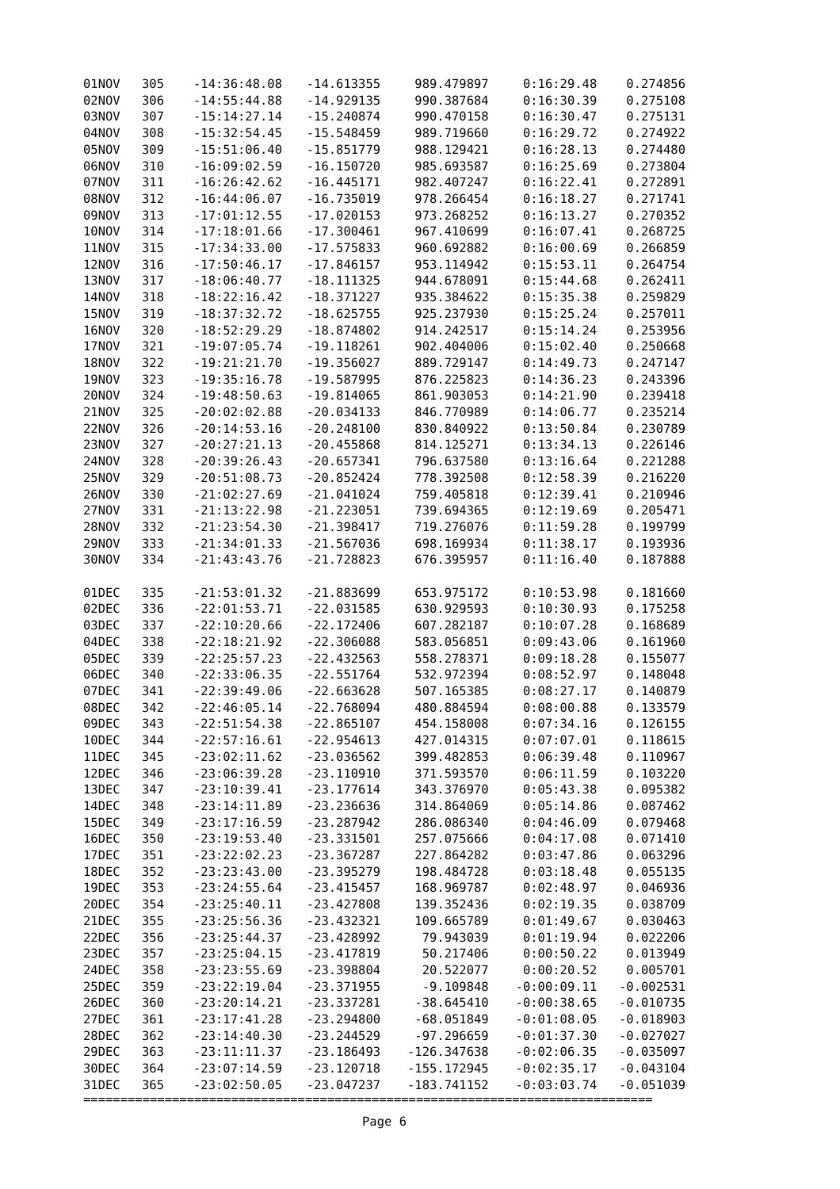| 01NOV | 305 | -14:36:48.08 | -14.613355 | 989.479897 | 0:16:29.48 | 0.274856 |
| 02NOV | 306 | -14:55:44.88 | -14.929135 | 990.387684 | 0:16:30.39 | 0.275108 |
| 03NOV | 307 | -15:14:27.14 | -15.240874 | 990.470158 | 0:16:30.47 | 0.275131 |
| 04NOV | 308 | -15:32:54.45 | -15.548459 | 989.719660 | 0:16:29.72 | 0.274922 |
| 05NOV | 309 | -15:51:06.40 | -15.851779 | 988.129421 | 0:16:28.13 | 0.274480 |
| 06NOV | 310 | -16:09:02.59 | -16.150720 | 985.693587 | 0:16:25.69 | 0.273804 |
| 07NOV | 311 | -16:26:42.62 | -16.445171 | 982.407247 | 0:16:22.41 | 0.272891 |
| 08NOV | 312 | -16:44:06.07 | -16.735019 | 978.266454 | 0:16:18.27 | 0.271741 |
| 09NOV | 313 | -17:01:12.55 | -17.020153 | 973.268252 | 0:16:13.27 | 0.270352 |
| 10NOV | 314 | -17:18:01.66 | -17.300461 | 967.410699 | 0:16:07.41 | 0.268725 |
| 11NOV | 315 | -17:34:33.00 | -17.575833 | 960.692882 | 0:16:00.69 | 0.266859 |
| 12NOV | 316 | -17:50:46.17 | -17.846157 | 953.114942 | 0:15:53.11 | 0.264754 |
| 13NOV | 317 | -18:06:40.77 | -18.111325 | 944.678091 | 0:15:44.68 | 0.262411 |
| 14NOV | 318 | -18:22:16.42 | -18.371227 | 935.384622 | 0:15:35.38 | 0.259829 |
| 15NOV | 319 | -18:37:32.72 | -18.625755 | 925.237930 | 0:15:25.24 | 0.257011 |
| 16NOV | 320 | -18:52:29.29 | -18.874802 | 914.242517 | 0:15:14.24 | 0.253956 |
| 17NOV | 321 | -19:07:05.74 | -19.118261 | 902.404006 | 0:15:02.40 | 0.250668 |
| 18NOV | 322 | -19:21:21.70 | -19.356027 | 889.729147 | 0:14:49.73 | 0.247147 |
| 19NOV | 323 | -19:35:16.78 | -19.587995 | 876.225823 | 0:14:36.23 | 0.243396 |
| 20NOV | 324 | -19:48:50.63 | -19.814065 | 861.903053 | 0:14:21.90 | 0.239418 |
| 21NOV | 325 | -20:02:02.88 | -20.034133 | 846.770989 | 0:14:06.77 | 0.235214 |
| 22NOV | 326 | -20:14:53.16 | -20.248100 | 830.840922 | 0:13:50.84 | 0.230789 |
| 23NOV | 327 | -20:27:21.13 | -20.455868 | 814.125271 | 0:13:34.13 | 0.226146 |
| 24NOV | 328 | -20:39:26.43 | -20.657341 | 796.637580 | 0:13:16.64 | 0.221288 |
| 25NOV | 329 | -20:51:08.73 | -20.852424 | 778.392508 | 0:12:58.39 | 0.216220 |
| 26NOV | 330 | -21:02:27.69 | -21.041024 | 759.405818 | 0:12:39.41 | 0.210946 |
| 27NOV | 331 | -21:13:22.98 | -21.223051 | 739.694365 | 0:12:19.69 | 0.205471 |
| 28NOV | 332 | -21:23:54.30 | -21.398417 | 719.276076 | 0:11:59.28 | 0.199799 |
| 29NOV | 333 | -21:34:01.33 | -21.567036 | 698.169934 | 0:11:38.17 | 0.193936 |
| 30NOV | 334 | -21:43:43.76 | -21.728823 | 676.395957 | 0:11:16.40 | 0.187888 |
| 01DEC | 335 | -21:53:01.32 | -21.883699 | 653.975172 | 0:10:53.98 | 0.181660 |
| 02DEC | 336 | -22:01:53.71 | -22.031585 | 630.929593 | 0:10:30.93 | 0.175258 |
| 03DEC | 337 | -22:10:20.66 | -22.172406 | 607.282187 | 0:10:07.28 | 0.168689 |
| 04DEC | 338 | -22:18:21.92 | -22.306088 | 583.056851 | 0:09:43.06 | 0.161960 |
| 05DEC | 339 | -22:25:57.23 | -22.432563 | 558.278371 | 0:09:18.28 | 0.155077 |
| 06DEC | 340 | -22:33:06.35 | -22.551764 | 532.972394 | 0:08:52.97 | 0.148048 |
| 07DEC | 341 | -22:39:49.06 | -22.663628 | 507.165385 | 0:08:27.17 | 0.140879 |
| 08DEC | 342 | -22:46:05.14 | -22.768094 | 480.884594 | 0:08:00.88 | 0.133579 |
| 09DEC | 343 | -22:51:54.38 | -22.865107 | 454.158008 | 0:07:34.16 | 0.126155 |
| 10DEC | 344 | -22:57:16.61 | -22.954613 | 427.014315 | 0:07:07.01 | 0.118615 |
| 11DEC | 345 | -23:02:11.62 | -23.036562 | 399.482853 | 0:06:39.48 | 0.110967 |
| 12DEC | 346 | -23:06:39.28 | -23.110910 | 371.593570 | 0:06:11.59 | 0.103220 |
| 13DEC | 347 | -23:10:39.41 | -23.177614 | 343.376970 | 0:05:43.38 | 0.095382 |
| 14DEC | 348 | -23:14:11.89 | -23.236636 | 314.864069 | 0:05:14.86 | 0.087462 |
| 15DEC | 349 | -23:17:16.59 | -23.287942 | 286.086340 | 0:04:46.09 | 0.079468 |
| 16DEC | 350 | -23:19:53.40 | -23.331501 | 257.075666 | 0:04:17.08 | 0.071410 |
| 17DEC | 351 | -23:22:02.23 | -23.367287 | 227.864282 | 0:03:47.86 | 0.063296 |
| 18DEC | 352 | -23:23:43.00 | -23.395279 | 198.484728 | 0:03:18.48 | 0.055135 |
| 19DEC | 353 | -23:24:55.64 | -23.415457 | 168.969787 | 0:02:48.97 | 0.046936 |
| 20DEC | 354 | -23:25:40.11 | -23.427808 | 139.352436 | 0:02:19.35 | 0.038709 |
| 21DEC | 355 | -23:25:56.36 | -23.432321 | 109.665789 | 0:01:49.67 | 0.030463 |
| 22DEC | 356 | -23:25:44.37 | -23.428992 | 79.943039 | 0:01:19.94 | 0.022206 |
| 23DEC | 357 | -23:25:04.15 | -23.417819 | 50.217406 | 0:00:50.22 | 0.013949 |
| 24DEC | 358 | -23:23:55.69 | -23.398804 | 20.522077 | 0:00:20.52 | 0.005701 |
| 25DEC | 359 | -23:22:19.04 | -23.371955 | -9.109848 | -0:00:09.11 | -0.002531 |
| 26DEC | 360 | -23:20:14.21 | -23.337281 | -38.645410 | -0:00:38.65 | -0.010735 |
| 27DEC | 361 | -23:17:41.28 | -23.294800 | -68.051849 | -0:01:08.05 | -0.018903 |
| 28DEC | 362 | -23:14:40.30 | -23.244529 | -97.296659 | -0:01:37.30 | -0.027027 |
| 29DEC | 363 | -23:11:11.37 | -23.186493 | -126.347638 | -0:02:06.35 | -0.035097 |
| 30DEC | 364 | -23:07:14.59 | -23.120718 | -155.172945 | -0:02:35.17 | -0.043104 |
| 31DEC | 365 | -23:02:50.05 | -23.047237 | -183.741152 | -0:03:03.74 | -0.051039 |
=============================================================================
Page 6